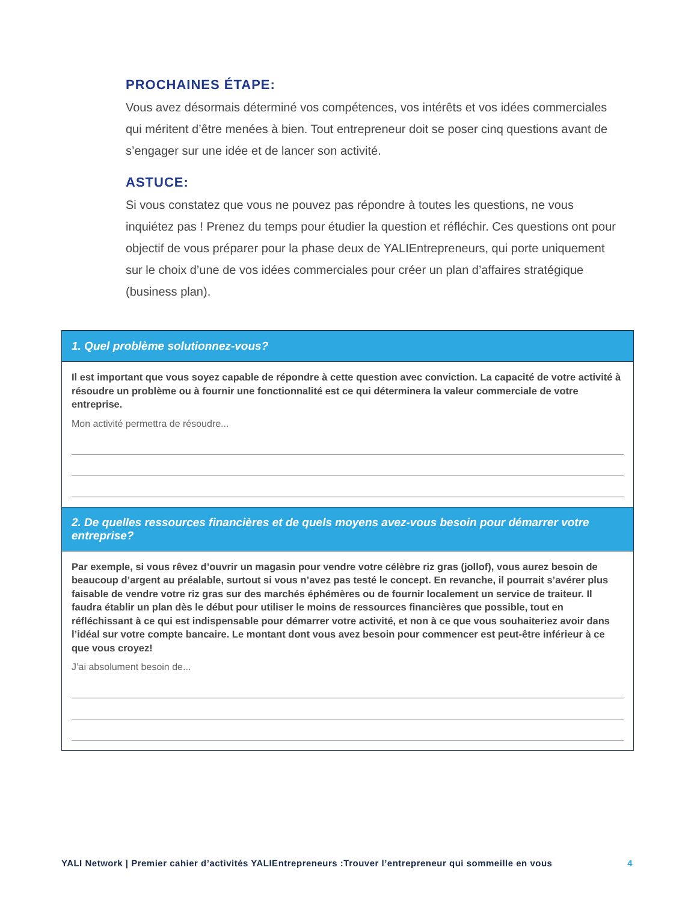PROCHAINES ÉTAPE:
Vous avez désormais déterminé vos compétences, vos intérêts et vos idées commerciales qui méritent d’être menées à bien. Tout entrepreneur doit se poser cinq questions avant de s’engager sur une idée et de lancer son activité.
ASTUCE:
Si vous constatez que vous ne pouvez pas répondre à toutes les questions, ne vous inquiétez pas ! Prenez du temps pour étudier la question et réfléchir. Ces questions ont pour objectif de vous préparer pour la phase deux de YALIEntrepreneurs, qui porte uniquement sur le choix d’une de vos idées commerciales pour créer un plan d’affaires stratégique (business plan).
1. Quel problème solutionnez-vous?
Il est important que vous soyez capable de répondre à cette question avec conviction. La capacité de votre activité à résoudre un problème ou à fournir une fonctionnalité est ce qui déterminera la valeur commerciale de votre entreprise.
Mon activité permettra de résoudre...
2. De quelles ressources financières et de quels moyens avez-vous besoin pour démarrer votre entreprise?
Par exemple, si vous rêvez d’ouvrir un magasin pour vendre votre célèbre riz gras (jollof), vous aurez besoin de beaucoup d’argent au préalable, surtout si vous n’avez pas testé le concept. En revanche, il pourrait s’avérer plus faisable de vendre votre riz gras sur des marchés éphémères ou de fournir localement un service de traiteur. Il faudra établir un plan dès le début pour utiliser le moins de ressources financières que possible, tout en réfléchissant à ce qui est indispensable pour démarrer votre activité, et non à ce que vous souhaiteriez avoir dans l’idéal sur votre compte bancaire. Le montant dont vous avez besoin pour commencer est peut-être inférieur à ce que vous croyez!
J’ai absolument besoin de...
YALI Network | Premier cahier d’activités YALIEntrepreneurs :Trouver l’entrepreneur qui sommeille en vous 4